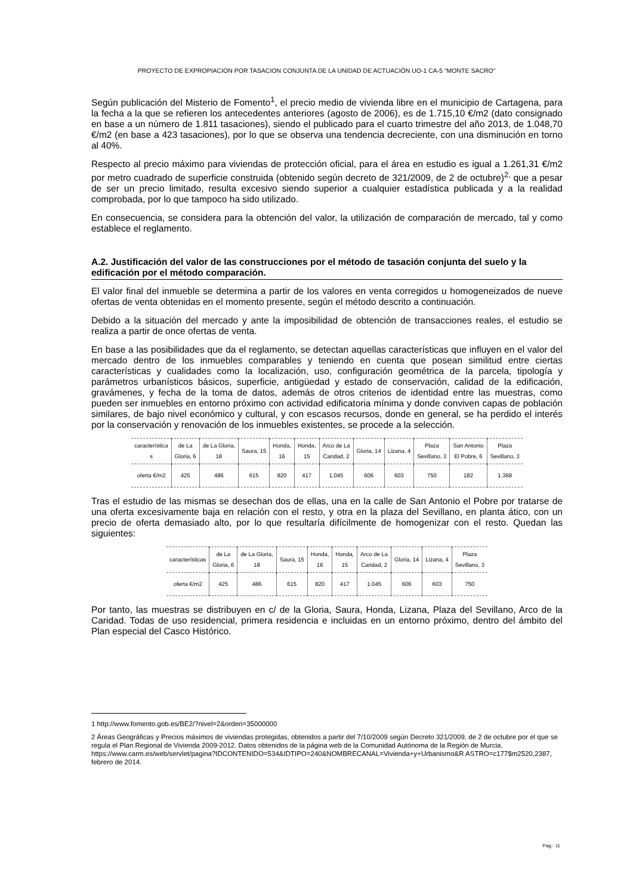PROYECTO DE EXPROPIACION POR TASACION CONJUNTA DE LA UNIDAD DE ACTUACIÓN UO-1 CA-5 “MONTE SACRO”
Según publicación del Misterio de Fomento<sup>1</sup>, el precio medio de vivienda libre en el municipio de Cartagena, para la fecha a la que se refieren los antecedentes anteriores (agosto de 2006), es de 1.715,10 €/m2 (dato consignado en base a un número de 1.811 tasaciones), siendo el publicado para el cuarto trimestre del año 2013, de 1.048,70 €/m2 (en base a 423 tasaciones), por lo que se observa una tendencia decreciente, con una disminución en torno al 40%.
Respecto al precio máximo para viviendas de protección oficial, para el área en estudio es igual a 1.261,31 €/m2 por metro cuadrado de superficie construida (obtenido según decreto de 321/2009, de 2 de octubre)<sup>2,</sup> que a pesar de ser un precio limitado, resulta excesivo siendo superior a cualquier estadística publicada y a la realidad comprobada, por lo que tampoco ha sido utilizado.
En consecuencia, se considera para la obtención del valor, la utilización de comparación de mercado, tal y como establece el reglamento.
A.2. Justificación del valor de las construcciones por el método de tasación conjunta del suelo y la edificación por el método comparación.
El valor final del inmueble se determina a partir de los valores en venta corregidos u homogeneizados de nueve ofertas de venta obtenidas en el momento presente, según el método descrito a continuación.
Debido a la situación del mercado y ante la imposibilidad de obtención de transacciones reales, el estudio se realiza a partir de once ofertas de venta.
En base a las posibilidades que da el reglamento, se detectan aquellas características que influyen en el valor del mercado dentro de los inmuebles comparables y teniendo en cuenta que posean similitud entre ciertas características y cualidades como la localización, uso, configuración geométrica de la parcela, tipología y parámetros urbanísticos básicos, superficie, antigüedad y estado de conservación, calidad de la edificación, gravámenes, y fecha de la toma de datos, además de otros criterios de identidad entre las muestras, como pueden ser inmuebles en entorno próximo con actividad edificatoria mínima y donde conviven capas de población similares, de bajo nivel económico y cultural, y con escasos recursos, donde en general, se ha perdido el interés por la conservación y renovación de los inmuebles existentes, se procede a la selección.
| característica s | de La Gloria, 6 | de La Gloria, 18 | Saura, 15 | Honda, 16 | Honda, 15 | Arco de La Caridad, 2 | Gloria, 14 | Lizana, 4 | Plaza Sevillano, 3 | San Antonio El Pobre, 6 | Plaza Sevillano, 3 |
| oferta €/m2 | 425 | 486 | 615 | 820 | 417 | 1.045 | 606 | 603 | 750 | 182 | 1.368 |
Tras el estudio de las mismas se desechan dos de ellas, una en la calle de San Antonio el Pobre por tratarse de una oferta excesivamente baja en relación con el resto, y otra en la plaza del Sevillano, en planta ático, con un precio de oferta demasiado alto, por lo que resultaría difícilmente de homogenizar con el resto. Quedan las siguientes:
| características | de La Gloria, 6 | de La Gloria, 18 | Saura, 15 | Honda, 16 | Honda, 15 | Arco de La Caridad, 2 | Gloria, 14 | Lizana, 4 | Plaza Sevillano, 3 |
| oferta €/m2 | 425 | 486 | 615 | 820 | 417 | 1.045 | 606 | 603 | 750 |
Por tanto, las muestras se distribuyen en c/ de la Gloria, Saura, Honda, Lizana, Plaza del Sevillano, Arco de la Caridad. Todas de uso residencial, primera residencia e incluidas en un entorno próximo, dentro del ámbito del Plan especial del Casco Histórico.
1 http://www.fomento.gob.es/BE2/?nivel=2&orden=35000000
2 Áreas Geográficas y Precios máximos de viviendas protegidas, obtenidos a partir del 7/10/2009 según Decreto 321/2009, de 2 de octubre por el que se regula el Plan Regional de Vivienda 2009-2012. Datos obtenidos de la página web de la Comunidad Autónoma de la Región de Murcia.
https://www.carm.es/web/servlet/pagina?IDCONTENIDO=534&IDTIPO=240&NOMBRECANAL=Vivienda+y+Urbanismo&R ASTRO=c177$m2520,2387, febrero de 2014.
Pag.- 11